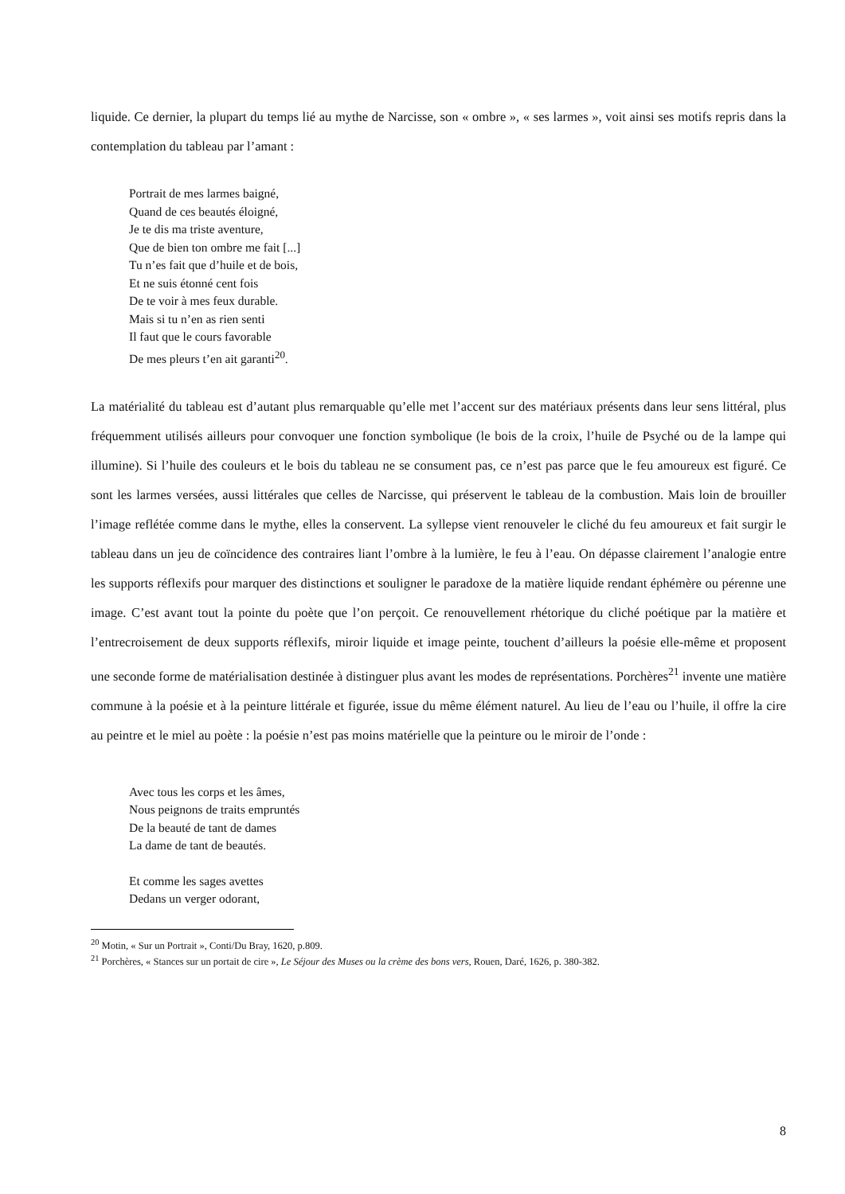liquide. Ce dernier, la plupart du temps lié au mythe de Narcisse, son « ombre », « ses larmes », voit ainsi ses motifs repris dans la contemplation du tableau par l’amant :
Portrait de mes larmes baigné,
Quand de ces beautés éloigné,
Je te dis ma triste aventure,
Que de bien ton ombre me fait [...]
Tu n’es fait que d’huile et de bois,
Et ne suis étonné cent fois
De te voir à mes feux durable.
Mais si tu n’en as rien senti
Il faut que le cours favorable
De mes pleurs t’en ait garanti<sup>20</sup>.
La matérialité du tableau est d’autant plus remarquable qu’elle met l’accent sur des matériaux présents dans leur sens littéral, plus fréquemment utilisés ailleurs pour convoquer une fonction symbolique (le bois de la croix, l’huile de Psyché ou de la lampe qui illumine). Si l’huile des couleurs et le bois du tableau ne se consument pas, ce n’est pas parce que le feu amoureux est figuré. Ce sont les larmes versées, aussi littérales que celles de Narcisse, qui préservent le tableau de la combustion. Mais loin de brouiller l’image reflétée comme dans le mythe, elles la conservent. La syllepse vient renouveler le cliché du feu amoureux et fait surgir le tableau dans un jeu de coïncidence des contraires liant l’ombre à la lumière, le feu à l’eau. On dépasse clairement l’analogie entre les supports réflexifs pour marquer des distinctions et souligner le paradoxe de la matière liquide rendant éphémère ou pérenne une image. C’est avant tout la pointe du poète que l’on perçoit. Ce renouvellement rhétorique du cliché poétique par la matière et l’entrecroisement de deux supports réflexifs, miroir liquide et image peinte, touchent d’ailleurs la poésie elle-même et proposent une seconde forme de matérialisation destinée à distinguer plus avant les modes de représentations. Porchères<sup>21</sup> invente une matière commune à la poésie et à la peinture littérale et figurée, issue du même élément naturel. Au lieu de l’eau ou l’huile, il offre la cire au peintre et le miel au poète : la poésie n’est pas moins matérielle que la peinture ou le miroir de l’onde :
Avec tous les corps et les âmes,
Nous peignons de traits empruntés
De la beauté de tant de dames
La dame de tant de beautés.
Et comme les sages avettes
Dedans un verger odorant,
<sup>20</sup> Motin, « Sur un Portrait », Conti/Du Bray, 1620, p.809.
<sup>21</sup> Porchères, « Stances sur un portait de cire », Le Séjour des Muses ou la crème des bons vers, Rouen, Daré, 1626, p. 380-382.
8